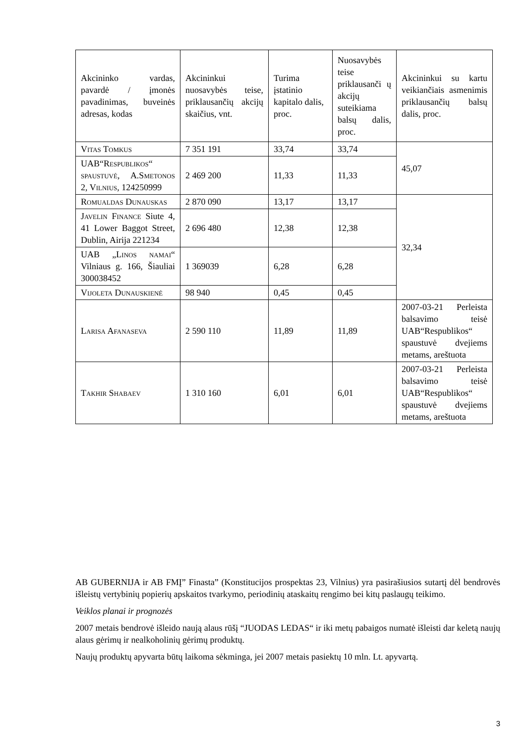| Akcininko vardas, pavardė / įmonės pavadinimas, buveinės adresas, kodas | Akcininkui nuosavybės teise, priklausančių akcijų skaičius, vnt. | Turima įstatinio kapitalo dalis, proc. | Nuosavybės teise priklausanči ų akcijų suteikiama balsų dalis, proc. | Akcininkui su kartu veikiančiais asmenimis priklausančių balsų dalis, proc. |
| Vitas Tomkus | 7 351 191 | 33,74 | 33,74 | 45,07 |
| UAB“Respublikos“ spaustuvė, A.Smetonos 2, Vilnius, 124250999 | 2 469 200 | 11,33 | 11,33 | |
| Romualdas Dunauskas | 2 870 090 | 13,17 | 13,17 | 32,34 |
| Javelin Finance Siute 4, 41 Lower Baggot Street, Dublin, Airija 221234 | 2 696 480 | 12,38 | 12,38 | |
| UAB „ Linos namai “ Vilniaus g. 166, Šiauliai 300038452 | 1 369039 | 6,28 | 6,28 | |
| Vijoleta Dunauskienė | 98 940 | 0,45 | 0,45 | |
| Larisa Afanaseva | 2 590 110 | 11,89 | 11,89 | 2007-03-21 Perleista balsavimo teisė UAB“Respublikos“ spaustuvė dvejiems metams, areštuota |
| Takhir Shabaev | 1 310 160 | 6,01 | 6,01 | 2007-03-21 Perleista balsavimo teisė UAB“Respublikos“ spaustuvė dvejiems metams, areštuota |
AB GUBERNIJA ir AB FMĮ” Finasta” (Konstitucijos prospektas 23, Vilnius) yra pasirašiusios sutartį dėl bendrovės išleistų vertybinių popierių apskaitos tvarkymo, periodinių ataskaitų rengimo bei kitų paslaugų teikimo.
Veiklos planai ir prognozės
2007 metais bendrovė išleido naują alaus rūšį “JUODAS LEDAS“ ir iki metų pabaigos numatė išleisti dar keletą naujų alaus gėrimų ir nealkoholinių gėrimų produktų.
Naujų produktų apyvarta būtų laikoma sėkminga, jei 2007 metais pasiektų 10 mln. Lt. apyvartą.
3